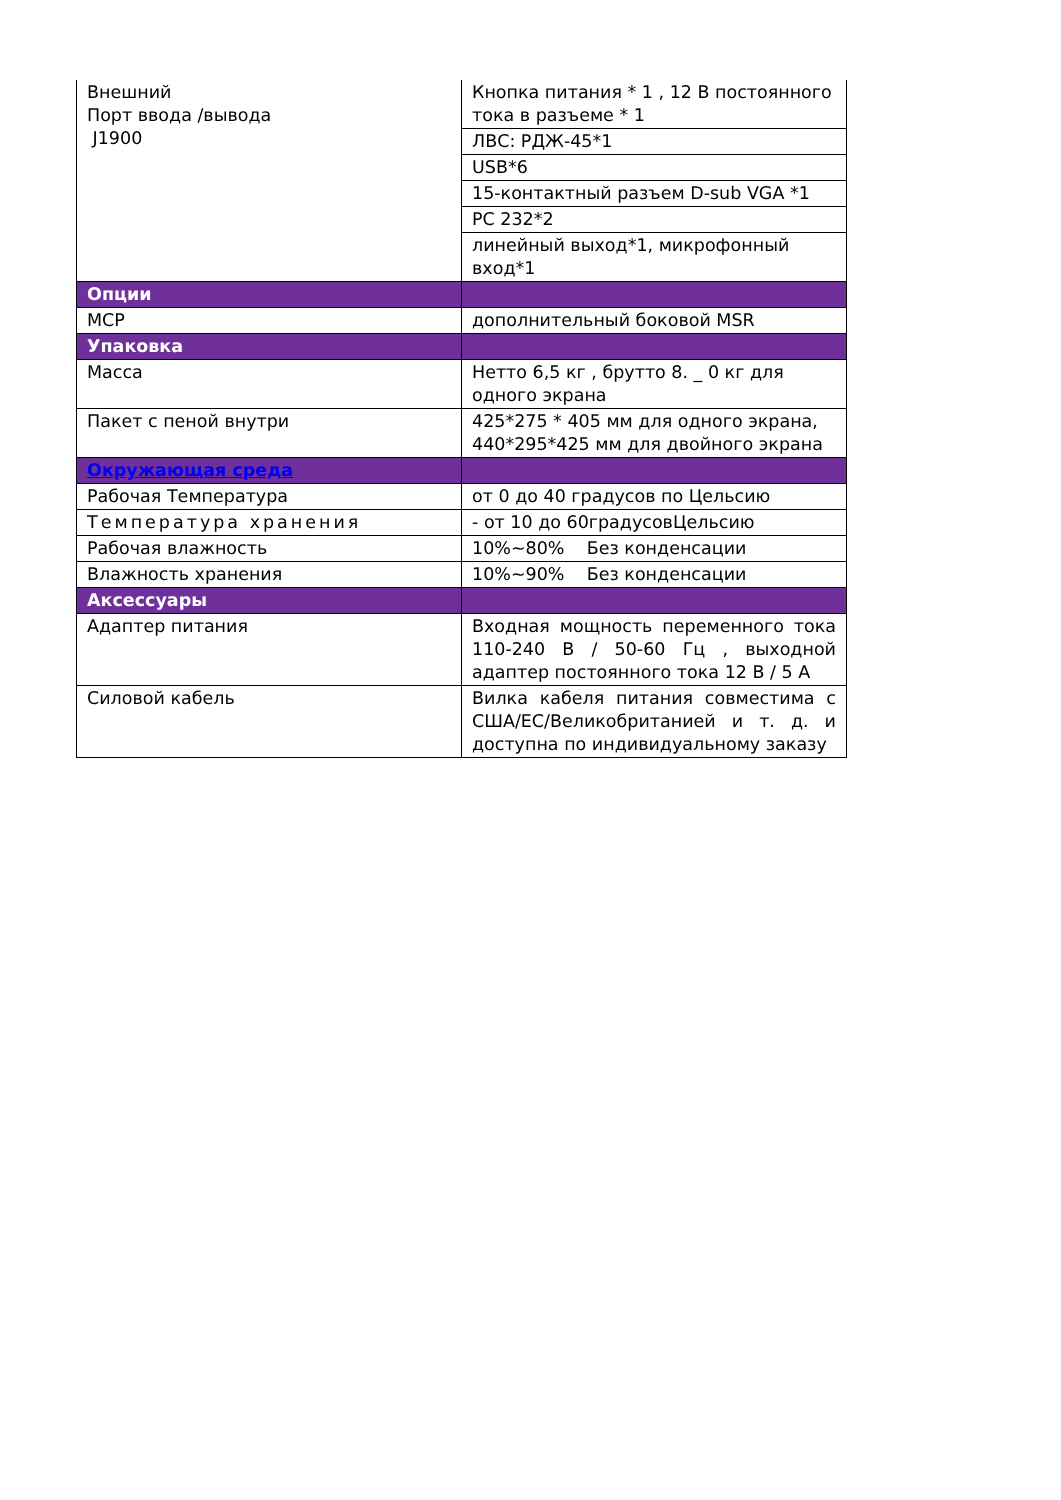| Внешний Порт ввода /вывода J1900 | Кнопка питания * 1 , 12 В постоянного тока в разъеме * 1 |
| | ЛВС: РДЖ-45*1 |
| | USB*6 |
| | 15-контактный разъем D-sub VGA *1 |
| | РС 232*2 |
| | линейный выход*1, микрофонный вход*1 |
| Опции | |
| МСР | дополнительный боковой MSR |
| Упаковка | |
| Масса | Нетто 6,5 кг , брутто 8. _ 0 кг для одного экрана |
| Пакет с пеной внутри | 425*275 * 405 мм для одного экрана, 440*295*425 мм для двойного экрана |
| Окружающая среда | |
| Рабочая Температура | от 0 до 40 градусов по Цельсию |
| Температура хранения | - от 10 до 60градусовЦельсию |
| Рабочая влажность | 10%~80% Без конденсации |
| Влажность хранения | 10%~90% Без конденсации |
| Аксессуары | |
| Адаптер питания | Входная мощность переменного тока 110-240 В / 50-60 Гц , выходной адаптер постоянного тока 12 В / 5 А |
| Силовой кабель | Вилка кабеля питания совместима с США/ЕС/Великобританией и т. д. и доступна по индивидуальному заказу |